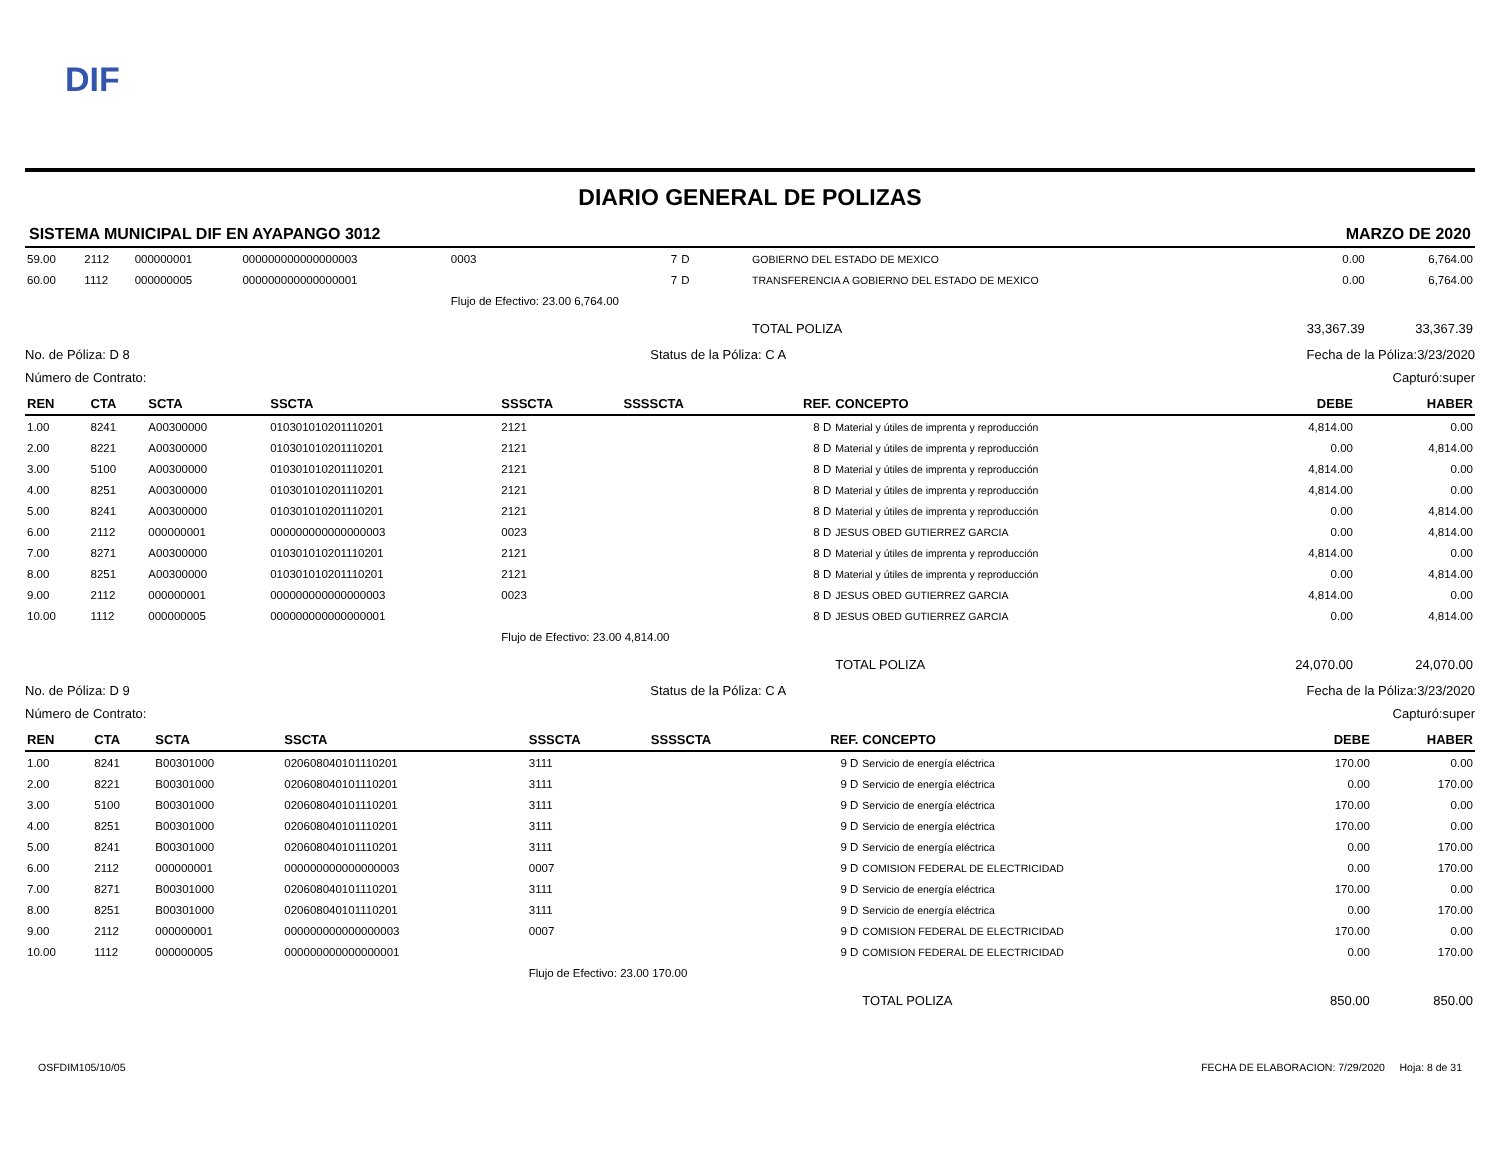DIF
DIARIO GENERAL DE POLIZAS
SISTEMA MUNICIPAL DIF EN AYAPANGO 3012 MARZO DE 2020
| 59.00 | 2112 | 000000001 | 000000000000000003 | 0003 | 7 | D | GOBIERNO DEL ESTADO DE MEXICO | 0.00 | 6,764.00 |
| 60.00 | 1112 | 000000005 | 000000000000000001 | | 7 | D | TRANSFERENCIA A GOBIERNO DEL ESTADO DE MEXICO | 0.00 | 6,764.00 |
| | | | | Flujo de Efectivo: 23.00 6,764.00 | | | | | |
| | | | | | | | TOTAL POLIZA | 33,367.39 | 33,367.39 |
No. de Póliza: D 8 Status de la Póliza: C A Fecha de la Póliza:3/23/2020
Número de Contrato: Capturó:super
| REN | CTA | SCTA | SSCTA | SSSCTA | SSSSCTA | REF. | CONCEPTO | DEBE | HABER |
| --- | --- | --- | --- | --- | --- | --- | --- | --- | --- |
| 1.00 | 8241 | A00300000 | 010301010201110201 | 2121 | | 8 D | Material y útiles de imprenta y reproducción | 4,814.00 | 0.00 |
| 2.00 | 8221 | A00300000 | 010301010201110201 | 2121 | | 8 D | Material y útiles de imprenta y reproducción | 0.00 | 4,814.00 |
| 3.00 | 5100 | A00300000 | 010301010201110201 | 2121 | | 8 D | Material y útiles de imprenta y reproducción | 4,814.00 | 0.00 |
| 4.00 | 8251 | A00300000 | 010301010201110201 | 2121 | | 8 D | Material y útiles de imprenta y reproducción | 4,814.00 | 0.00 |
| 5.00 | 8241 | A00300000 | 010301010201110201 | 2121 | | 8 D | Material y útiles de imprenta y reproducción | 0.00 | 4,814.00 |
| 6.00 | 2112 | 000000001 | 000000000000000003 | 0023 | | 8 D | JESUS OBED GUTIERREZ GARCIA | 0.00 | 4,814.00 |
| 7.00 | 8271 | A00300000 | 010301010201110201 | 2121 | | 8 D | Material y útiles de imprenta y reproducción | 4,814.00 | 0.00 |
| 8.00 | 8251 | A00300000 | 010301010201110201 | 2121 | | 8 D | Material y útiles de imprenta y reproducción | 0.00 | 4,814.00 |
| 9.00 | 2112 | 000000001 | 000000000000000003 | 0023 | | 8 D | JESUS OBED GUTIERREZ GARCIA | 4,814.00 | 0.00 |
| 10.00 | 1112 | 000000005 | 000000000000000001 | | | 8 D | JESUS OBED GUTIERREZ GARCIA | 0.00 | 4,814.00 |
| | | | | Flujo de Efectivo: 23.00 4,814.00 | | | | | |
| | | | | | | | TOTAL POLIZA | 24,070.00 | 24,070.00 |
No. de Póliza: D 9 Status de la Póliza: C A Fecha de la Póliza:3/23/2020
Número de Contrato: Capturó:super
| REN | CTA | SCTA | SSCTA | SSSCTA | SSSSCTA | REF. | CONCEPTO | DEBE | HABER |
| --- | --- | --- | --- | --- | --- | --- | --- | --- | --- |
| 1.00 | 8241 | B00301000 | 020608040101110201 | 3111 | | 9 D | Servicio de energía eléctrica | 170.00 | 0.00 |
| 2.00 | 8221 | B00301000 | 020608040101110201 | 3111 | | 9 D | Servicio de energía eléctrica | 0.00 | 170.00 |
| 3.00 | 5100 | B00301000 | 020608040101110201 | 3111 | | 9 D | Servicio de energía eléctrica | 170.00 | 0.00 |
| 4.00 | 8251 | B00301000 | 020608040101110201 | 3111 | | 9 D | Servicio de energía eléctrica | 170.00 | 0.00 |
| 5.00 | 8241 | B00301000 | 020608040101110201 | 3111 | | 9 D | Servicio de energía eléctrica | 0.00 | 170.00 |
| 6.00 | 2112 | 000000001 | 000000000000000003 | 0007 | | 9 D | COMISION FEDERAL DE ELECTRICIDAD | 0.00 | 170.00 |
| 7.00 | 8271 | B00301000 | 020608040101110201 | 3111 | | 9 D | Servicio de energía eléctrica | 170.00 | 0.00 |
| 8.00 | 8251 | B00301000 | 020608040101110201 | 3111 | | 9 D | Servicio de energía eléctrica | 0.00 | 170.00 |
| 9.00 | 2112 | 000000001 | 000000000000000003 | 0007 | | 9 D | COMISION FEDERAL DE ELECTRICIDAD | 170.00 | 0.00 |
| 10.00 | 1112 | 000000005 | 000000000000000001 | | | 9 D | COMISION FEDERAL DE ELECTRICIDAD | 0.00 | 170.00 |
| | | | | Flujo de Efectivo: 23.00 170.00 | | | | | |
| | | | | | | | TOTAL POLIZA | 850.00 | 850.00 |
OSFDIM105/10/05 FECHA DE ELABORACION: 7/29/2020 Hoja: 8 de 31